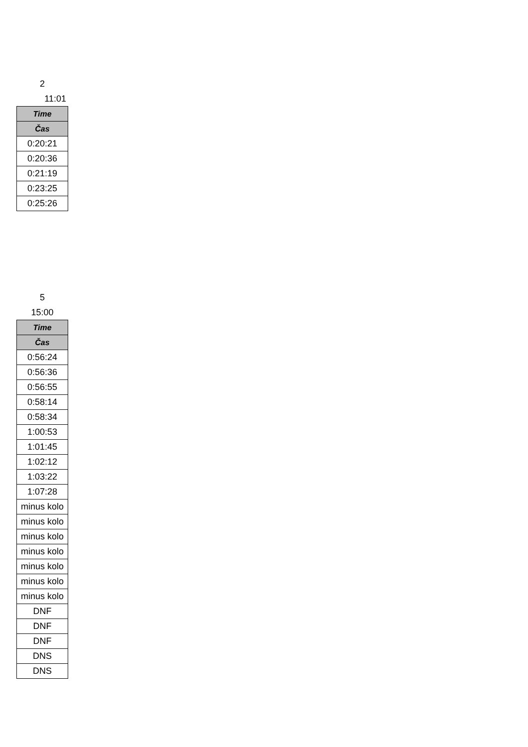2
11:01
| Time |
| --- |
| Čas |
| 0:20:21 |
| 0:20:36 |
| 0:21:19 |
| 0:23:25 |
| 0:25:26 |
5
15:00
| Time |
| --- |
| Čas |
| 0:56:24 |
| 0:56:36 |
| 0:56:55 |
| 0:58:14 |
| 0:58:34 |
| 1:00:53 |
| 1:01:45 |
| 1:02:12 |
| 1:03:22 |
| 1:07:28 |
| minus kolo |
| minus kolo |
| minus kolo |
| minus kolo |
| minus kolo |
| minus kolo |
| minus kolo |
| DNF |
| DNF |
| DNF |
| DNS |
| DNS |